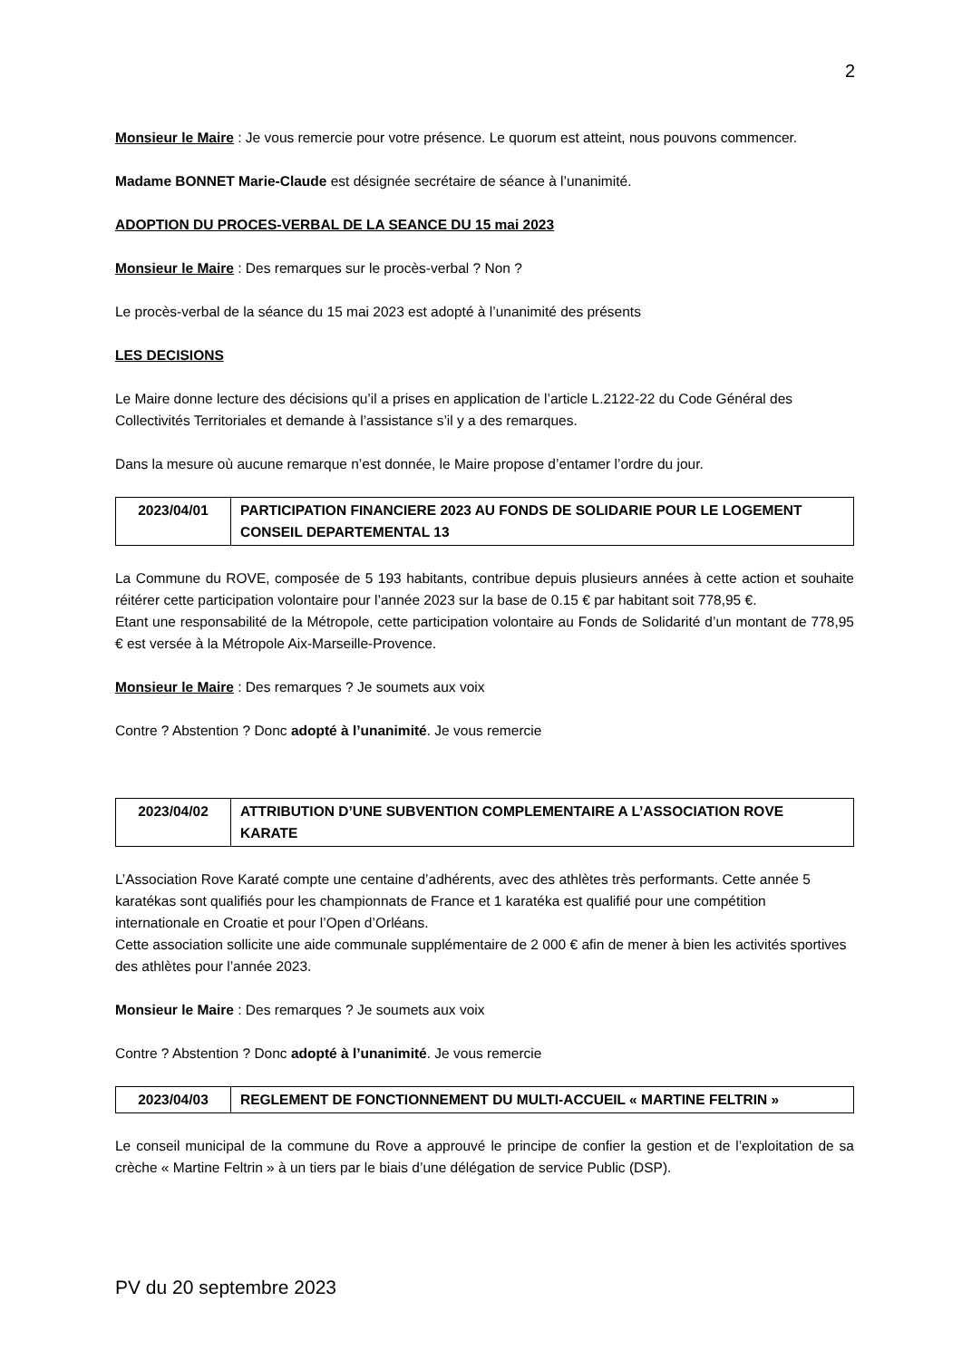2
Monsieur le Maire : Je vous remercie pour votre présence. Le quorum est atteint, nous pouvons commencer.
Madame BONNET Marie-Claude est désignée secrétaire de séance à l’unanimité.
ADOPTION DU PROCES-VERBAL DE LA SEANCE DU 15 mai 2023
Monsieur le Maire : Des remarques sur le procès-verbal ? Non ?
Le procès-verbal de la séance du 15 mai 2023 est adopté à l’unanimité des présents
LES DECISIONS
Le Maire donne lecture des décisions qu’il a prises en application de l’article L.2122-22 du Code Général des Collectivités Territoriales et demande à l’assistance s’il y a des remarques.
Dans la mesure où aucune remarque n’est donnée, le Maire propose d’entamer l’ordre du jour.
| 2023/04/01 | PARTICIPATION FINANCIERE 2023 AU FONDS DE SOLIDARIE POUR LE LOGEMENT CONSEIL DEPARTEMENTAL 13 |
La Commune du ROVE, composée de 5 193 habitants, contribue depuis plusieurs années à cette action et souhaite réitérer cette participation volontaire pour l’année 2023 sur la base de 0.15 € par habitant soit 778,95 €.
Etant une responsabilité de la Métropole, cette participation volontaire au Fonds de Solidarité d’un montant de 778,95 € est versée à la Métropole Aix-Marseille-Provence.
Monsieur le Maire : Des remarques ? Je soumets aux voix
Contre ? Abstention ? Donc adopté à l’unanimité. Je vous remercie
| 2023/04/02 | ATTRIBUTION D’UNE SUBVENTION COMPLEMENTAIRE A L’ASSOCIATION ROVE KARATE |
L’Association Rove Karaté compte une centaine d’adhérents, avec des athlètes très performants. Cette année 5 karatékas sont qualifiés pour les championnats de France et 1 karatéka est qualifié pour une compétition internationale en Croatie et pour l’Open d’Orléans.
Cette association sollicite une aide communale supplémentaire de 2 000 € afin de mener à bien les activités sportives des athlètes pour l’année 2023.
Monsieur le Maire : Des remarques ? Je soumets aux voix
Contre ? Abstention ? Donc adopté à l’unanimité. Je vous remercie
| 2023/04/03 | REGLEMENT DE FONCTIONNEMENT DU MULTI-ACCUEIL « MARTINE FELTRIN » |
Le conseil municipal de la commune du Rove a approuvé le principe de confier la gestion et de l’exploitation de sa crèche « Martine Feltrin » à un tiers par le biais d’une délégation de service Public (DSP).
PV du 20 septembre 2023